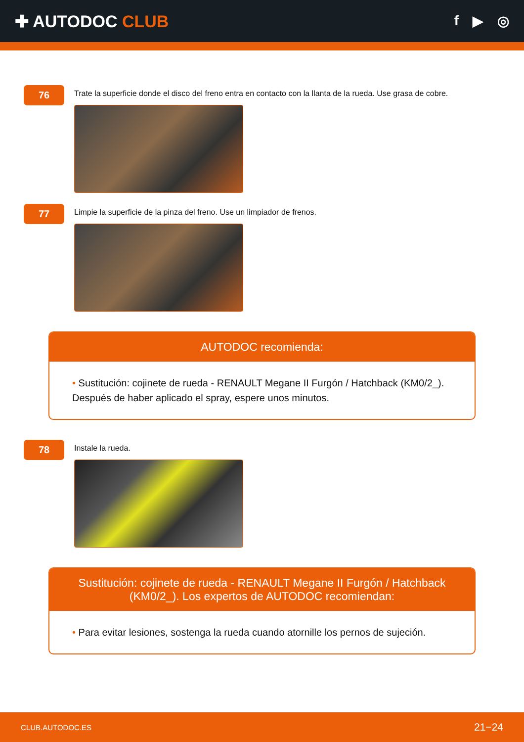✚ AUTODOC CLUB
f ▶ ◎
76
Trate la superficie donde el disco del freno entra en contacto con la llanta de la rueda. Use grasa de cobre.
77
Limpie la superficie de la pinza del freno. Use un limpiador de frenos.
AUTODOC recomienda:
• Sustitución: cojinete de rueda - RENAULT Megane II Furgón / Hatchback (KM0/2_). Después de haber aplicado el spray, espere unos minutos.
78
Instale la rueda.
Sustitución: cojinete de rueda - RENAULT Megane II Furgón / Hatchback (KM0/2_). Los expertos de AUTODOC recomiendan:
• Para evitar lesiones, sostenga la rueda cuando atornille los pernos de sujeción.
CLUB.AUTODOC.ES 21−24